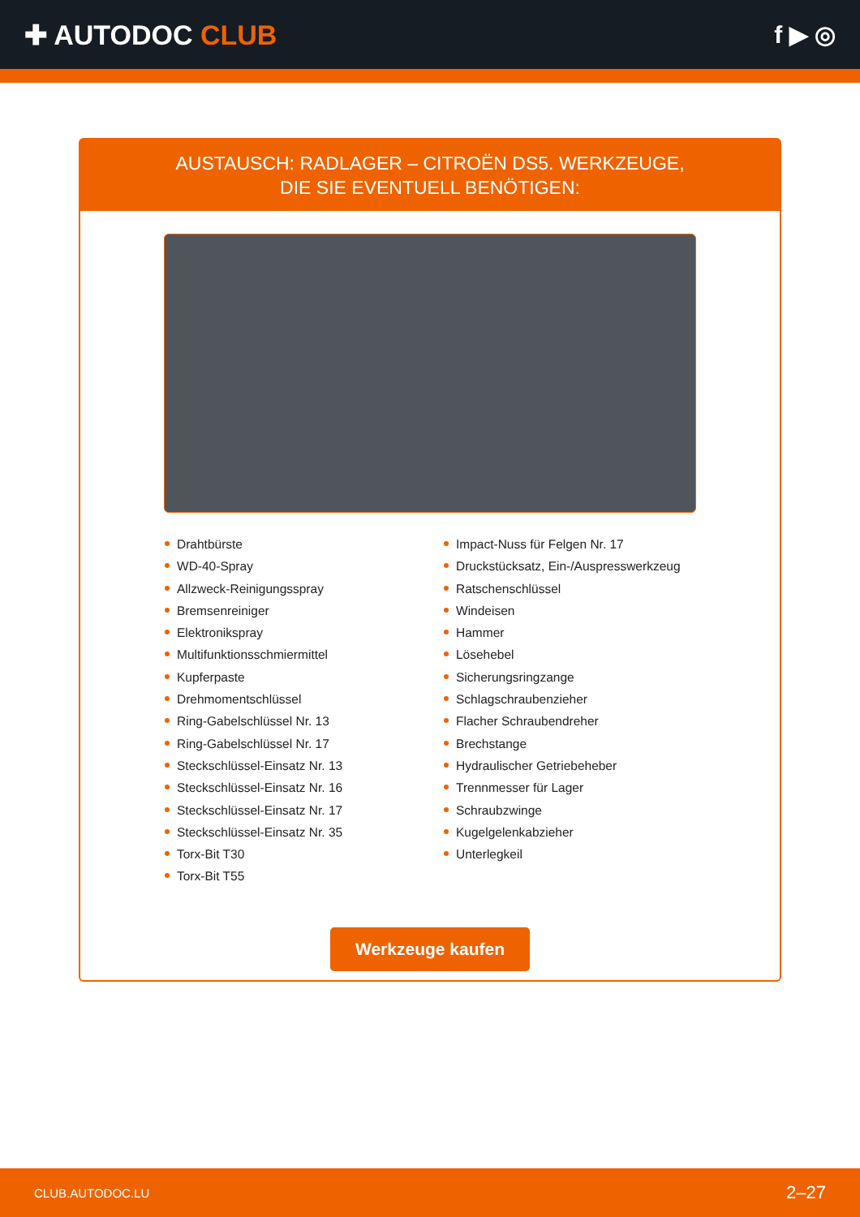✚ AUTODOC CLUB f ▶ ◎
AUSTAUSCH: RADLAGER – CITROËN DS5. WERKZEUGE,
DIE SIE EVENTUELL BENÖTIGEN:
Drahtbürste
WD-40-Spray
Allzweck-Reinigungsspray
Bremsenreiniger
Elektronikspray
Multifunktionsschmiermittel
Kupferpaste
Drehmomentschlüssel
Ring-Gabelschlüssel Nr. 13
Ring-Gabelschlüssel Nr. 17
Steckschlüssel-Einsatz Nr. 13
Steckschlüssel-Einsatz Nr. 16
Steckschlüssel-Einsatz Nr. 17
Steckschlüssel-Einsatz Nr. 35
Torx-Bit T30
Torx-Bit T55
Impact-Nuss für Felgen Nr. 17
Druckstücksatz, Ein-/Auspresswerkzeug
Ratschenschlüssel
Windeisen
Hammer
Lösehebel
Sicherungsringzange
Schlagschraubenzieher
Flacher Schraubendreher
Brechstange
Hydraulischer Getriebeheber
Trennmesser für Lager
Schraubzwinge
Kugelgelenkabzieher
Unterlegkeil
Werkzeuge kaufen
CLUB.AUTODOC.LU 2–27